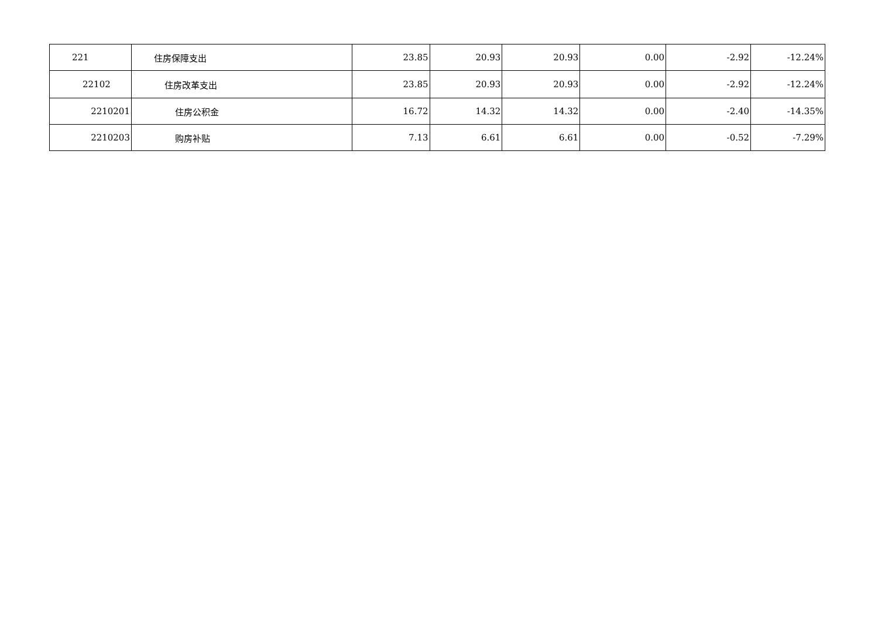| 221 | 住房保障支出 | 23.85 | 20.93 | 20.93 | 0.00 | -2.92 | -12.24% |
| 22102 | 住房改革支出 | 23.85 | 20.93 | 20.93 | 0.00 | -2.92 | -12.24% |
| 2210201 | 住房公积金 | 16.72 | 14.32 | 14.32 | 0.00 | -2.40 | -14.35% |
| 2210203 | 购房补贴 | 7.13 | 6.61 | 6.61 | 0.00 | -0.52 | -7.29% |